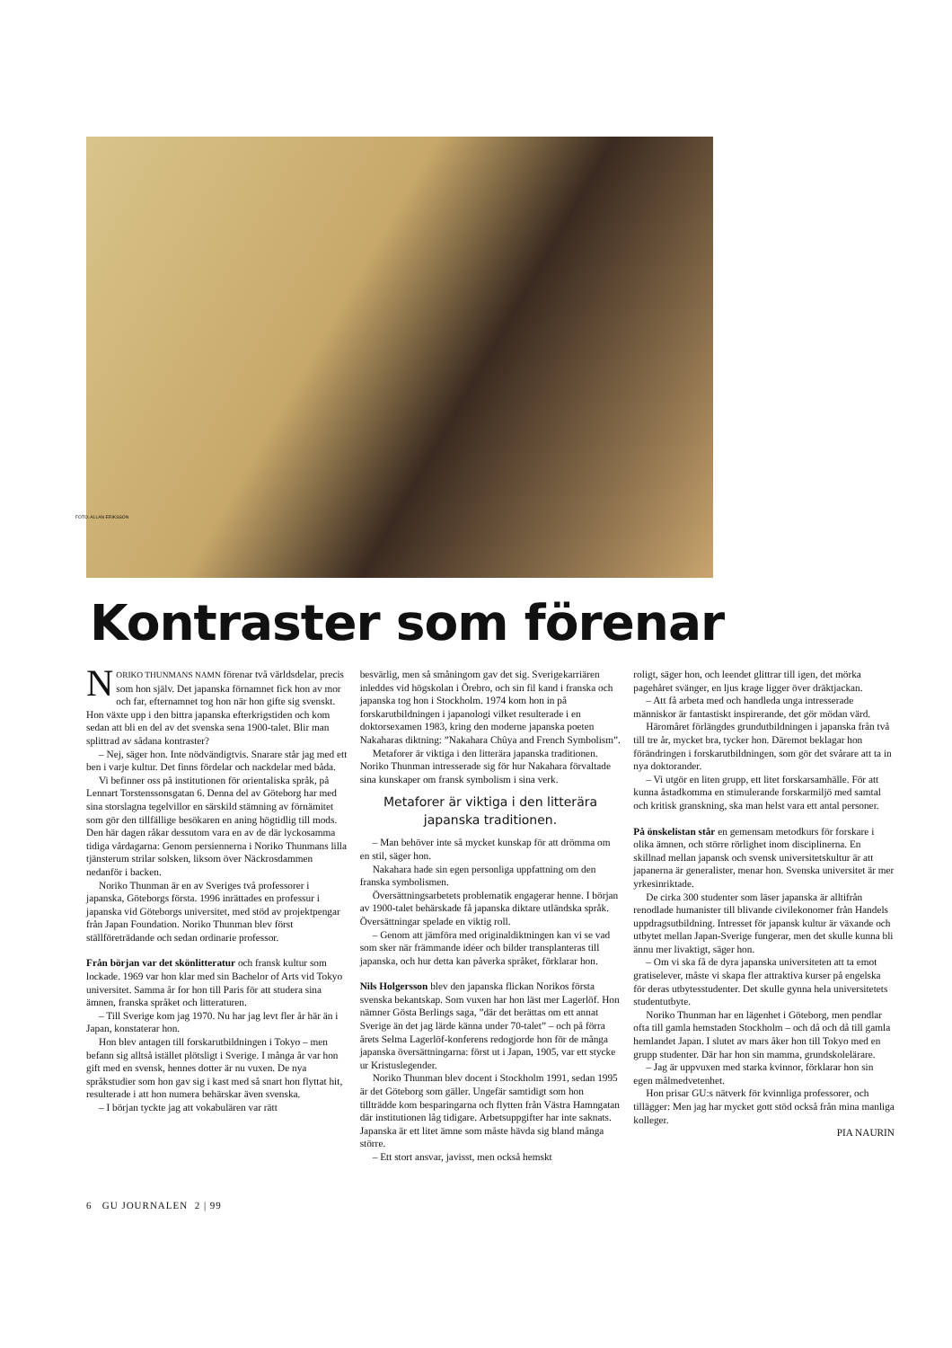FOTO: ALLAN ERIKSSON
Kontraster som förenar
NORIKO THUNMANS NAMN förenar två världsdelar, precis som hon själv. Det japanska förnamnet fick hon av mor och far, efternamnet tog hon när hon gifte sig svenskt. Hon växte upp i den bittra japanska efterkrigstiden och kom sedan att bli en del av det svenska sena 1900-talet. Blir man splittrad av sådana kontraster?
– Nej, säger hon. Inte nödvändigtvis. Snarare står jag med ett ben i varje kultur. Det finns fördelar och nackdelar med båda.
Vi befinner oss på institutionen för orientaliska språk, på Lennart Torstenssonsgatan 6. Denna del av Göteborg har med sina storslagna tegelvillor en särskild stämning av förnämitet som gör den tillfällige besökaren en aning högtidlig till mods. Den här dagen råkar dessutom vara en av de där lyckosamma tidiga vårdagarna: Genom persiennerna i Noriko Thunmans lilla tjänsterum strilar solsken, liksom över Näckrosdammen nedanför i backen.
Noriko Thunman är en av Sveriges två professorer i japanska, Göteborgs första. 1996 inrättades en professur i japanska vid Göteborgs universitet, med stöd av projektpengar från Japan Foundation. Noriko Thunman blev först ställföreträdande och sedan ordinarie professor.
Från början var det skönlitteratur och fransk kultur som lockade. 1969 var hon klar med sin Bachelor of Arts vid Tokyo universitet. Samma år for hon till Paris för att studera sina ämnen, franska språket och litteraturen.
– Till Sverige kom jag 1970. Nu har jag levt fler år här än i Japan, konstaterar hon.
Hon blev antagen till forskarutbildningen i Tokyo – men befann sig alltså istället plötsligt i Sverige. I många år var hon gift med en svensk, hennes dotter är nu vuxen. De nya språkstudier som hon gav sig i kast med så snart hon flyttat hit, resulterade i att hon numera behärskar även svenska.
– I början tyckte jag att vokabulären var rätt
besvärlig, men så småningom gav det sig. Sverigekarriären inleddes vid högskolan i Örebro, och sin fil kand i franska och japanska tog hon i Stockholm. 1974 kom hon in på forskarutbildningen i japanologi vilket resulterade i en doktorsexamen 1983, kring den moderne japanska poeten Nakaharas diktning: ”Nakahara Chûya and French Symbolism”.
Metaforer är viktiga i den litterära japanska traditionen. Noriko Thunman intresserade sig för hur Nakahara förvaltade sina kunskaper om fransk symbolism i sina verk.
Metaforer är viktiga i den litterära japanska traditionen.
– Man behöver inte så mycket kunskap för att drömma om en stil, säger hon.
Nakahara hade sin egen personliga uppfattning om den franska symbolismen.
Översättningsarbetets problematik engagerar henne. I början av 1900-talet behärskade få japanska diktare utländska språk. Översättningar spelade en viktig roll.
– Genom att jämföra med originaldiktningen kan vi se vad som sker när främmande idéer och bilder transplanteras till japanska, och hur detta kan påverka språket, förklarar hon.
Nils Holgersson blev den japanska flickan Norikos första svenska bekantskap. Som vuxen har hon läst mer Lagerlöf. Hon nämner Gösta Berlings saga, ”där det berättas om ett annat Sverige än det jag lärde känna under 70-talet” – och på förra årets Selma Lagerlöf-konferens redogjorde hon för de många japanska översättningarna: först ut i Japan, 1905, var ett stycke ur Kristuslegender.
Noriko Thunman blev docent i Stockholm 1991, sedan 1995 är det Göteborg som gäller. Ungefär samtidigt som hon tillträdde kom besparingarna och flytten från Västra Hamngatan där institutionen låg tidigare. Arbetsuppgifter har inte saknats. Japanska är ett litet ämne som måste hävda sig bland många större.
– Ett stort ansvar, javisst, men också hemskt
roligt, säger hon, och leendet glittrar till igen, det mörka pagehåret svänger, en ljus krage ligger över dräktjackan.
– Att få arbeta med och handleda unga intresserade människor är fantastiskt inspirerande, det gör mödan värd.
Häromåret förlängdes grundutbildningen i japanska från två till tre år, mycket bra, tycker hon. Däremot beklagar hon förändringen i forskarutbildningen, som gör det svårare att ta in nya doktorander.
– Vi utgör en liten grupp, ett litet forskarsamhälle. För att kunna åstadkomma en stimulerande forskarmiljö med samtal och kritisk granskning, ska man helst vara ett antal personer.
På önskelistan står en gemensam metodkurs för forskare i olika ämnen, och större rörlighet inom disciplinerna. En skillnad mellan japansk och svensk universitetskultur är att japanerna är generalister, menar hon. Svenska universitet är mer yrkesinriktade.
De cirka 300 studenter som läser japanska är alltifrån renodlade humanister till blivande civilekonomer från Handels uppdragsutbildning. Intresset för japansk kultur är växande och utbytet mellan Japan-Sverige fungerar, men det skulle kunna bli ännu mer livaktigt, säger hon.
– Om vi ska få de dyra japanska universiteten att ta emot gratiselever, måste vi skapa fler attraktiva kurser på engelska för deras utbytesstudenter. Det skulle gynna hela universitetets studentutbyte.
Noriko Thunman har en lägenhet i Göteborg, men pendlar ofta till gamla hemstaden Stockholm – och då och då till gamla hemlandet Japan. I slutet av mars åker hon till Tokyo med en grupp studenter. Där har hon sin mamma, grundskolelärare.
– Jag är uppvuxen med starka kvinnor, förklarar hon sin egen målmedvetenhet.
Hon prisar GU:s nätverk för kvinnliga professorer, och tillägger: Men jag har mycket gott stöd också från mina manliga kolleger.
PIA NAURIN
6 GU JOURNALEN 2 | 99